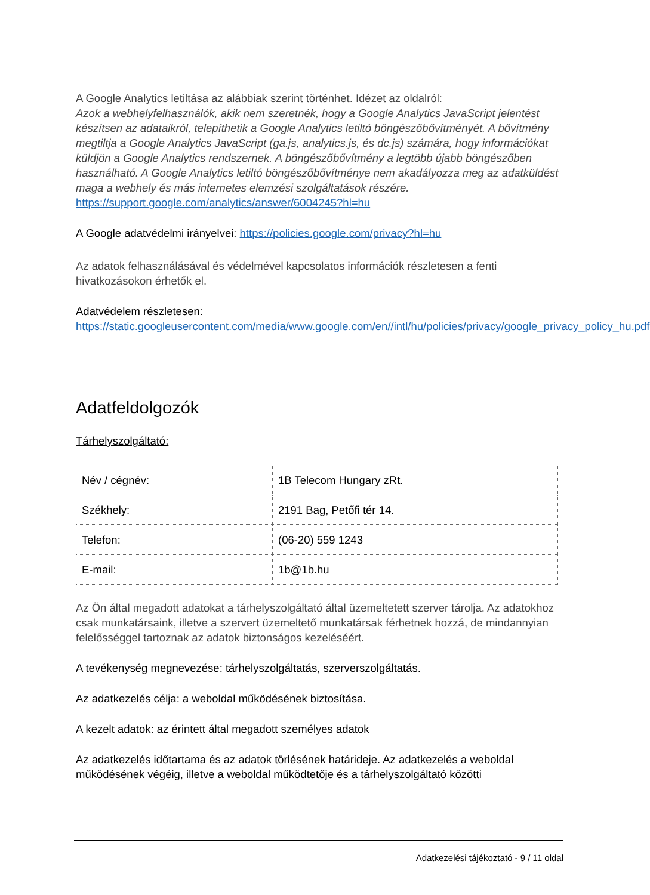A Google Analytics letiltása az alábbiak szerint történhet. Idézet az oldalról:
Azok a webhelyfelhasználók, akik nem szeretnék, hogy a Google Analytics JavaScript jelentést készítsen az adataikról, telepíthetik a Google Analytics letiltó böngészőbővítményét. A bővítmény megtiltja a Google Analytics JavaScript (ga.js, analytics.js, és dc.js) számára, hogy információkat küldjön a Google Analytics rendszernek. A böngészőbővítmény a legtöbb újabb böngészőben használható. A Google Analytics letiltó böngészőbővítménye nem akadályozza meg az adatküldést maga a webhely és más internetes elemzési szolgáltatások részére.
https://support.google.com/analytics/answer/6004245?hl=hu
A Google adatvédelmi irányelvei: https://policies.google.com/privacy?hl=hu
Az adatok felhasználásával és védelmével kapcsolatos információk részletesen a fenti hivatkozásokon érhetők el.
Adatvédelem részletesen:
https://static.googleusercontent.com/media/www.google.com/en//intl/hu/policies/privacy/google_privacy_policy_hu.pdf
Adatfeldolgozók
Tárhelyszolgáltató:
| Név / cégnév: | 1B Telecom Hungary zRt. |
| Székhely: | 2191 Bag, Petőfi tér 14. |
| Telefon: | (06-20) 559 1243 |
| E-mail: | 1b@1b.hu |
Az Ön által megadott adatokat a tárhelyszolgáltató által üzemeltetett szerver tárolja. Az adatokhoz csak munkatársaink, illetve a szervert üzemeltető munkatársak férhetnek hozzá, de mindannyian felelősséggel tartoznak az adatok biztonságos kezeléséért.
A tevékenység megnevezése: tárhelyszolgáltatás, szerverszolgáltatás.
Az adatkezelés célja: a weboldal működésének biztosítása.
A kezelt adatok: az érintett által megadott személyes adatok
Az adatkezelés időtartama és az adatok törlésének határideje. Az adatkezelés a weboldal működésének végéig, illetve a weboldal működtetője és a tárhelyszolgáltató közötti
Adatkezelési tájékoztató - 9 / 11 oldal